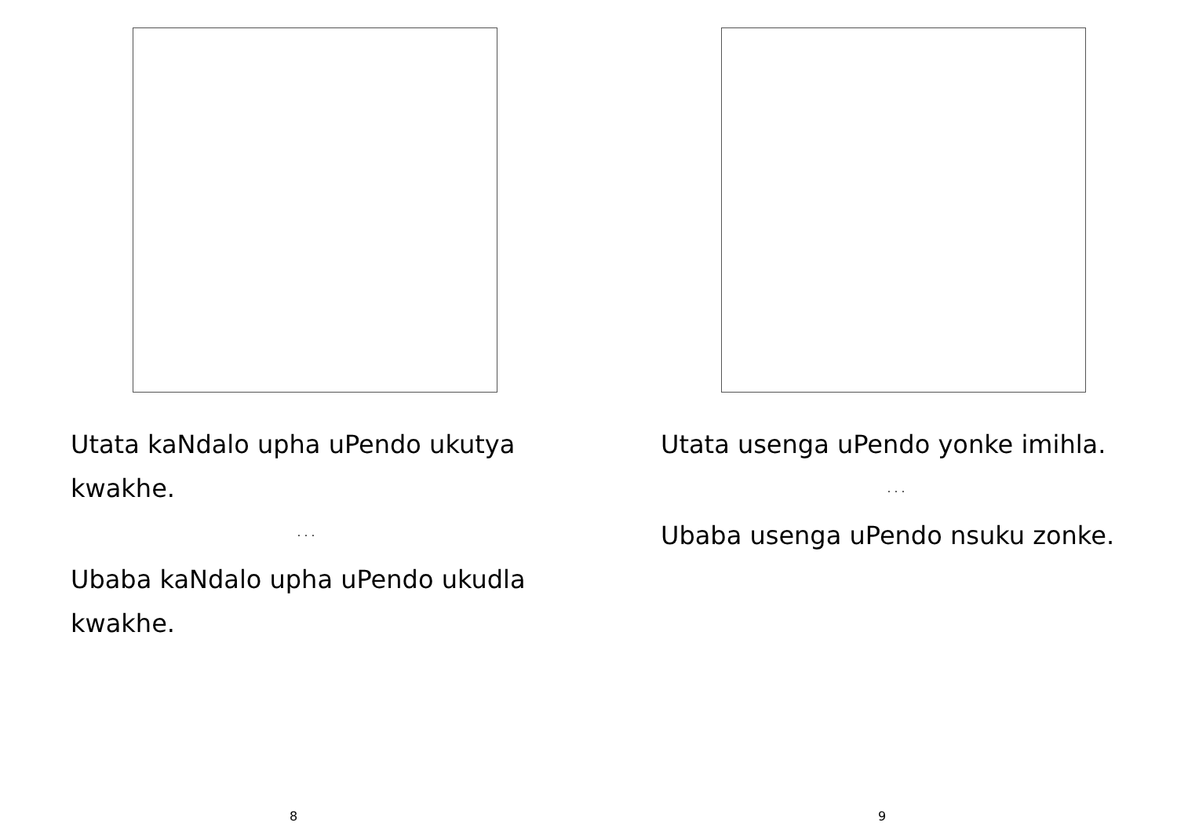Utata kaNdalo upha uPendo ukutya kwakhe.
. . .
Ubaba kaNdalo upha uPendo ukudla kwakhe.
8
Utata usenga uPendo yonke imihla.
. . .
Ubaba usenga uPendo nsuku zonke.
9